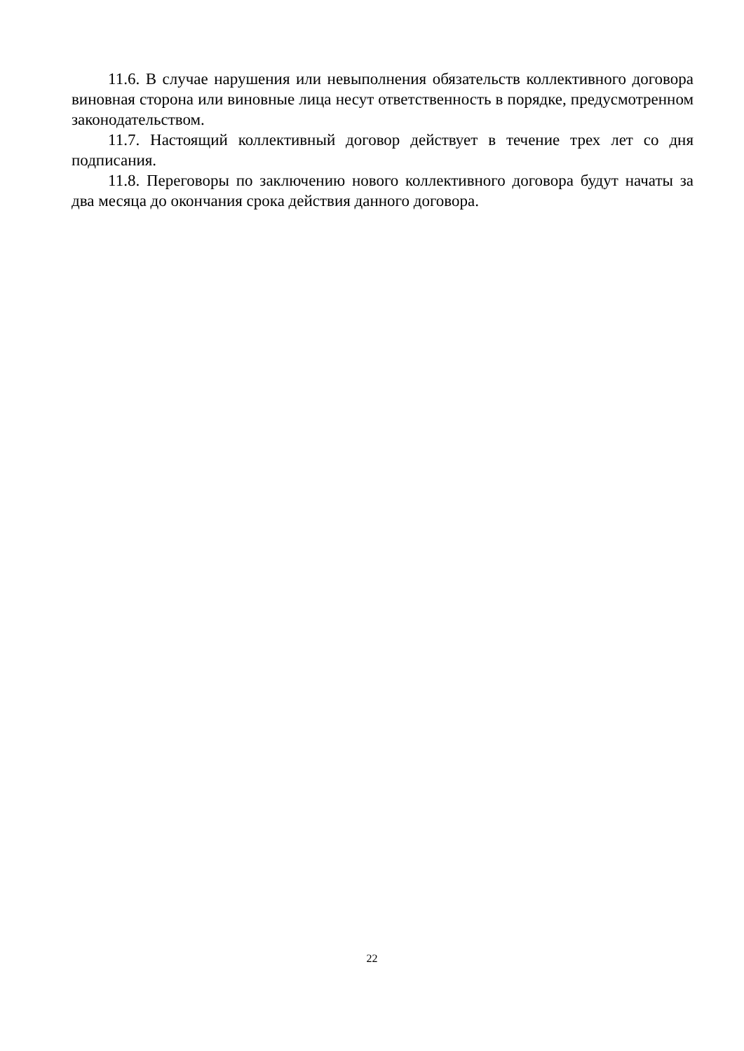11.6. В случае нарушения или невыполнения обязательств коллективного договора виновная сторона или виновные лица несут ответственность в порядке, предусмотренном законодательством.
11.7. Настоящий коллективный договор действует в течение трех лет со дня подписания.
11.8. Переговоры по заключению нового коллективного договора будут начаты за два месяца до окончания срока действия данного договора.
22